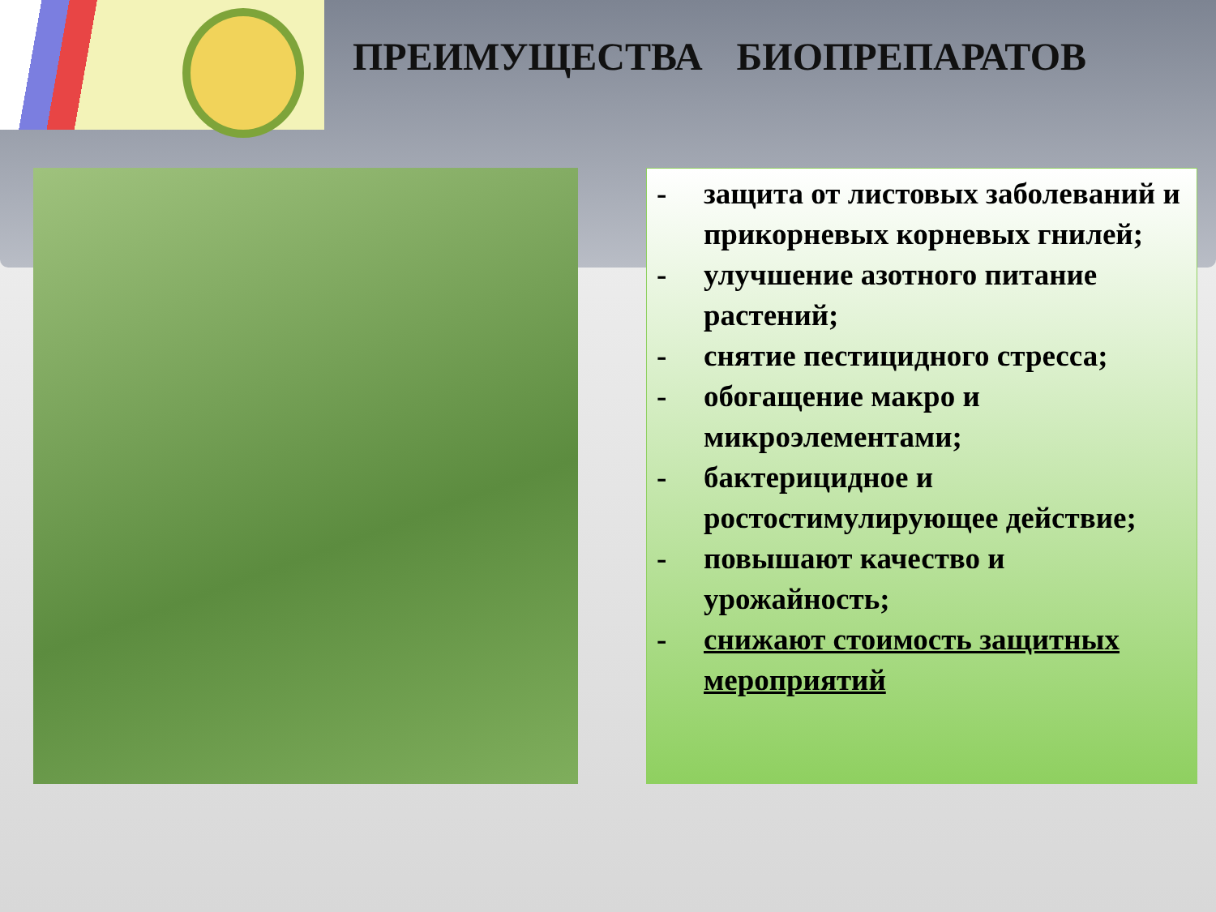ПРЕИМУЩЕСТВА БИОПРЕПАРАТОВ
- защита от листовых заболеваний и прикорневых корневых гнилей;
- улучшение азотного питание растений;
- снятие пестицидного стресса;
- обогащение макро и микроэлементами;
- бактерицидное и ростостимулирующее действие;
- повышают качество и урожайность;
- снижают стоимость защитных мероприятий